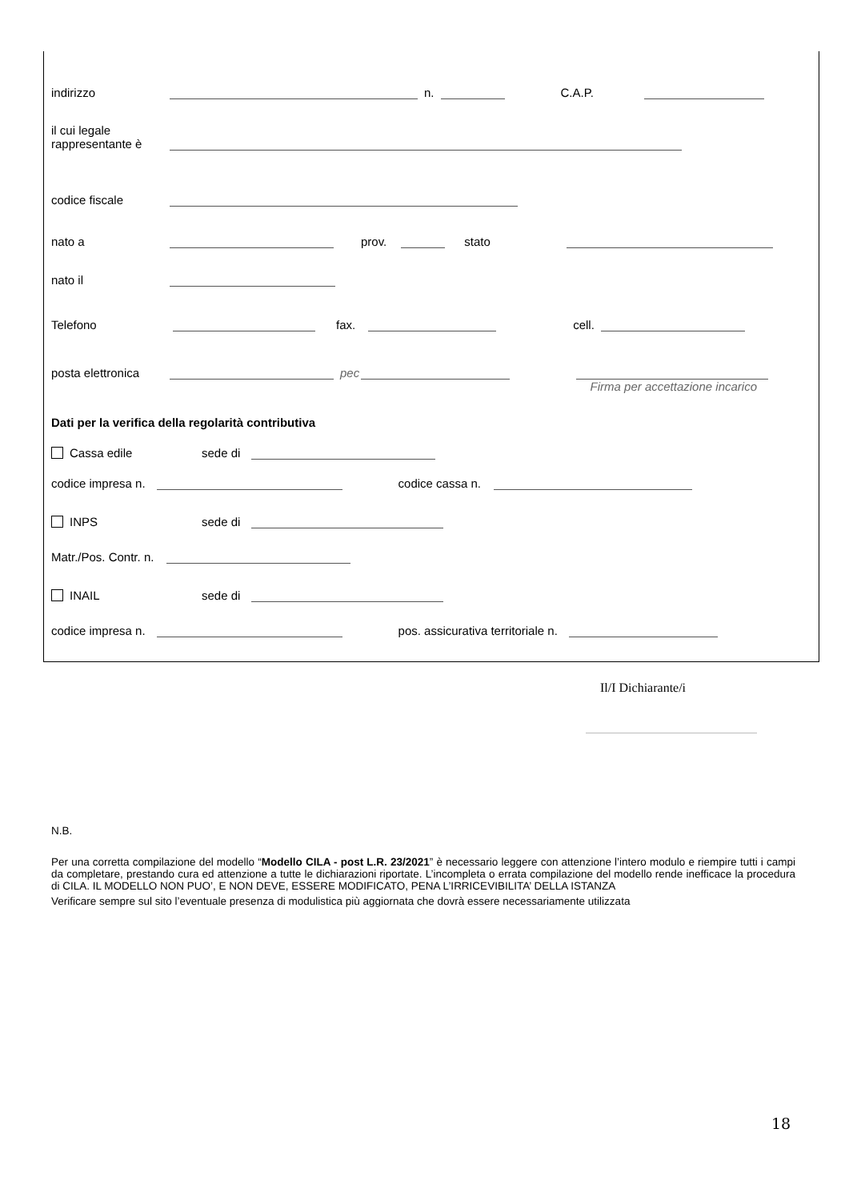indirizzo n. C.A.P.
il cui legale
rappresentante è
codice fiscale
nato a prov. stato
nato il
Telefono fax. cell.
posta elettronica pec
Firma per accettazione incarico
Dati per la verifica della regolarità contributiva
Cassa edile sede di
codice impresa n. codice cassa n.
INPS sede di
Matr./Pos. Contr. n.
INAIL sede di
codice impresa n. pos. assicurativa territoriale n.
Il/I Dichiarante/i
N.B.
Per una corretta compilazione del modello “Modello CILA - post L.R. 23/2021” è necessario leggere con attenzione l’intero modulo e riempire tutti i campi da completare, prestando cura ed attenzione a tutte le dichiarazioni riportate. L’incompleta o errata compilazione del modello rende inefficace la procedura di CILA. IL MODELLO NON PUO’, E NON DEVE, ESSERE MODIFICATO, PENA L’IRRICEVIBILITA’ DELLA ISTANZA
Verificare sempre sul sito l’eventuale presenza di modulistica più aggiornata che dovrà essere necessariamente utilizzata
18